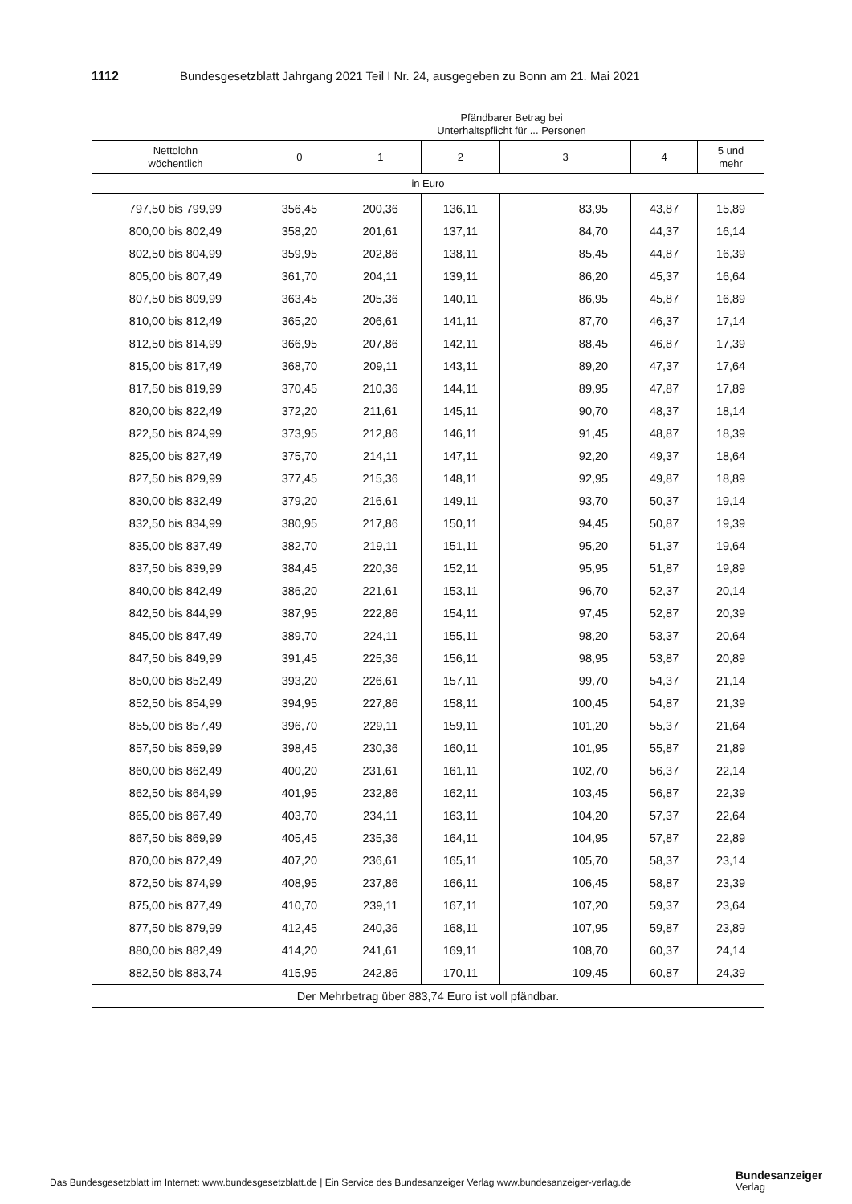1112 Bundesgesetzblatt Jahrgang 2021 Teil I Nr. 24, ausgegeben zu Bonn am 21. Mai 2021
| | Pfändbarer Betrag bei Unterhaltspflicht für ... Personen | | | | | |
| --- | --- | --- | --- | --- | --- | --- |
| Nettolohn wöchentlich | 0 | 1 | 2 | 3 | 4 | 5 und mehr |
| in Euro | | | | | | |
| 797,50 bis 799,99 | 356,45 | 200,36 | 136,11 | 83,95 | 43,87 | 15,89 |
| 800,00 bis 802,49 | 358,20 | 201,61 | 137,11 | 84,70 | 44,37 | 16,14 |
| 802,50 bis 804,99 | 359,95 | 202,86 | 138,11 | 85,45 | 44,87 | 16,39 |
| 805,00 bis 807,49 | 361,70 | 204,11 | 139,11 | 86,20 | 45,37 | 16,64 |
| 807,50 bis 809,99 | 363,45 | 205,36 | 140,11 | 86,95 | 45,87 | 16,89 |
| 810,00 bis 812,49 | 365,20 | 206,61 | 141,11 | 87,70 | 46,37 | 17,14 |
| 812,50 bis 814,99 | 366,95 | 207,86 | 142,11 | 88,45 | 46,87 | 17,39 |
| 815,00 bis 817,49 | 368,70 | 209,11 | 143,11 | 89,20 | 47,37 | 17,64 |
| 817,50 bis 819,99 | 370,45 | 210,36 | 144,11 | 89,95 | 47,87 | 17,89 |
| 820,00 bis 822,49 | 372,20 | 211,61 | 145,11 | 90,70 | 48,37 | 18,14 |
| 822,50 bis 824,99 | 373,95 | 212,86 | 146,11 | 91,45 | 48,87 | 18,39 |
| 825,00 bis 827,49 | 375,70 | 214,11 | 147,11 | 92,20 | 49,37 | 18,64 |
| 827,50 bis 829,99 | 377,45 | 215,36 | 148,11 | 92,95 | 49,87 | 18,89 |
| 830,00 bis 832,49 | 379,20 | 216,61 | 149,11 | 93,70 | 50,37 | 19,14 |
| 832,50 bis 834,99 | 380,95 | 217,86 | 150,11 | 94,45 | 50,87 | 19,39 |
| 835,00 bis 837,49 | 382,70 | 219,11 | 151,11 | 95,20 | 51,37 | 19,64 |
| 837,50 bis 839,99 | 384,45 | 220,36 | 152,11 | 95,95 | 51,87 | 19,89 |
| 840,00 bis 842,49 | 386,20 | 221,61 | 153,11 | 96,70 | 52,37 | 20,14 |
| 842,50 bis 844,99 | 387,95 | 222,86 | 154,11 | 97,45 | 52,87 | 20,39 |
| 845,00 bis 847,49 | 389,70 | 224,11 | 155,11 | 98,20 | 53,37 | 20,64 |
| 847,50 bis 849,99 | 391,45 | 225,36 | 156,11 | 98,95 | 53,87 | 20,89 |
| 850,00 bis 852,49 | 393,20 | 226,61 | 157,11 | 99,70 | 54,37 | 21,14 |
| 852,50 bis 854,99 | 394,95 | 227,86 | 158,11 | 100,45 | 54,87 | 21,39 |
| 855,00 bis 857,49 | 396,70 | 229,11 | 159,11 | 101,20 | 55,37 | 21,64 |
| 857,50 bis 859,99 | 398,45 | 230,36 | 160,11 | 101,95 | 55,87 | 21,89 |
| 860,00 bis 862,49 | 400,20 | 231,61 | 161,11 | 102,70 | 56,37 | 22,14 |
| 862,50 bis 864,99 | 401,95 | 232,86 | 162,11 | 103,45 | 56,87 | 22,39 |
| 865,00 bis 867,49 | 403,70 | 234,11 | 163,11 | 104,20 | 57,37 | 22,64 |
| 867,50 bis 869,99 | 405,45 | 235,36 | 164,11 | 104,95 | 57,87 | 22,89 |
| 870,00 bis 872,49 | 407,20 | 236,61 | 165,11 | 105,70 | 58,37 | 23,14 |
| 872,50 bis 874,99 | 408,95 | 237,86 | 166,11 | 106,45 | 58,87 | 23,39 |
| 875,00 bis 877,49 | 410,70 | 239,11 | 167,11 | 107,20 | 59,37 | 23,64 |
| 877,50 bis 879,99 | 412,45 | 240,36 | 168,11 | 107,95 | 59,87 | 23,89 |
| 880,00 bis 882,49 | 414,20 | 241,61 | 169,11 | 108,70 | 60,37 | 24,14 |
| 882,50 bis 883,74 | 415,95 | 242,86 | 170,11 | 109,45 | 60,87 | 24,39 |
| Der Mehrbetrag über 883,74 Euro ist voll pfändbar. | | | | | | |
Das Bundesgesetzblatt im Internet: www.bundesgesetzblatt.de | Ein Service des Bundesanzeiger Verlag www.bundesanzeiger-verlag.de
Bundesanzeiger
Verlag